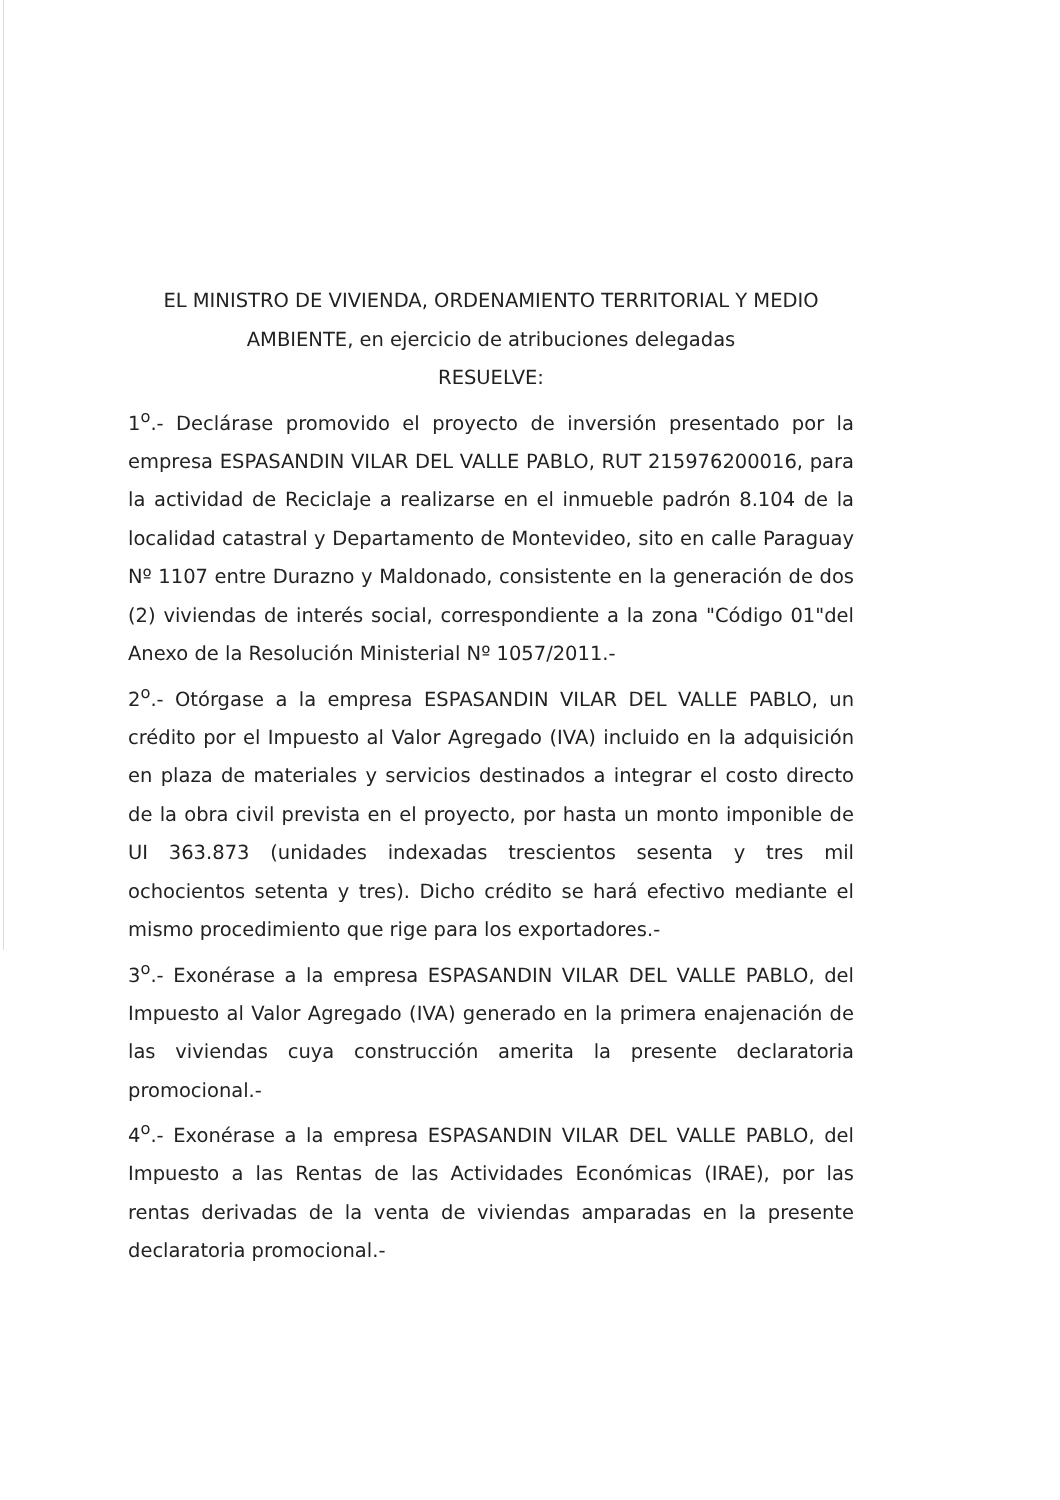EL MINISTRO DE VIVIENDA, ORDENAMIENTO TERRITORIAL Y MEDIO AMBIENTE, en ejercicio de atribuciones delegadas
RESUELVE:
1<sup>o</sup>.- Declárase promovido el proyecto de inversión presentado por la empresa ESPASANDIN VILAR DEL VALLE PABLO, RUT 215976200016, para la actividad de Reciclaje a realizarse en el inmueble padrón 8.104 de la localidad catastral y Departamento de Montevideo, sito en calle Paraguay Nº 1107 entre Durazno y Maldonado, consistente en la generación de dos (2) viviendas de interés social, correspondiente a la zona "Código 01"del Anexo de la Resolución Ministerial Nº 1057/2011.-
2<sup>o</sup>.- Otórgase a la empresa ESPASANDIN VILAR DEL VALLE PABLO, un crédito por el Impuesto al Valor Agregado (IVA) incluido en la adquisición en plaza de materiales y servicios destinados a integrar el costo directo de la obra civil prevista en el proyecto, por hasta un monto imponible de UI 363.873 (unidades indexadas trescientos sesenta y tres mil ochocientos setenta y tres). Dicho crédito se hará efectivo mediante el mismo procedimiento que rige para los exportadores.-
3<sup>o</sup>.- Exonérase a la empresa ESPASANDIN VILAR DEL VALLE PABLO, del Impuesto al Valor Agregado (IVA) generado en la primera enajenación de las viviendas cuya construcción amerita la presente declaratoria promocional.-
4<sup>o</sup>.- Exonérase a la empresa ESPASANDIN VILAR DEL VALLE PABLO, del Impuesto a las Rentas de las Actividades Económicas (IRAE), por las rentas derivadas de la venta de viviendas amparadas en la presente declaratoria promocional.-